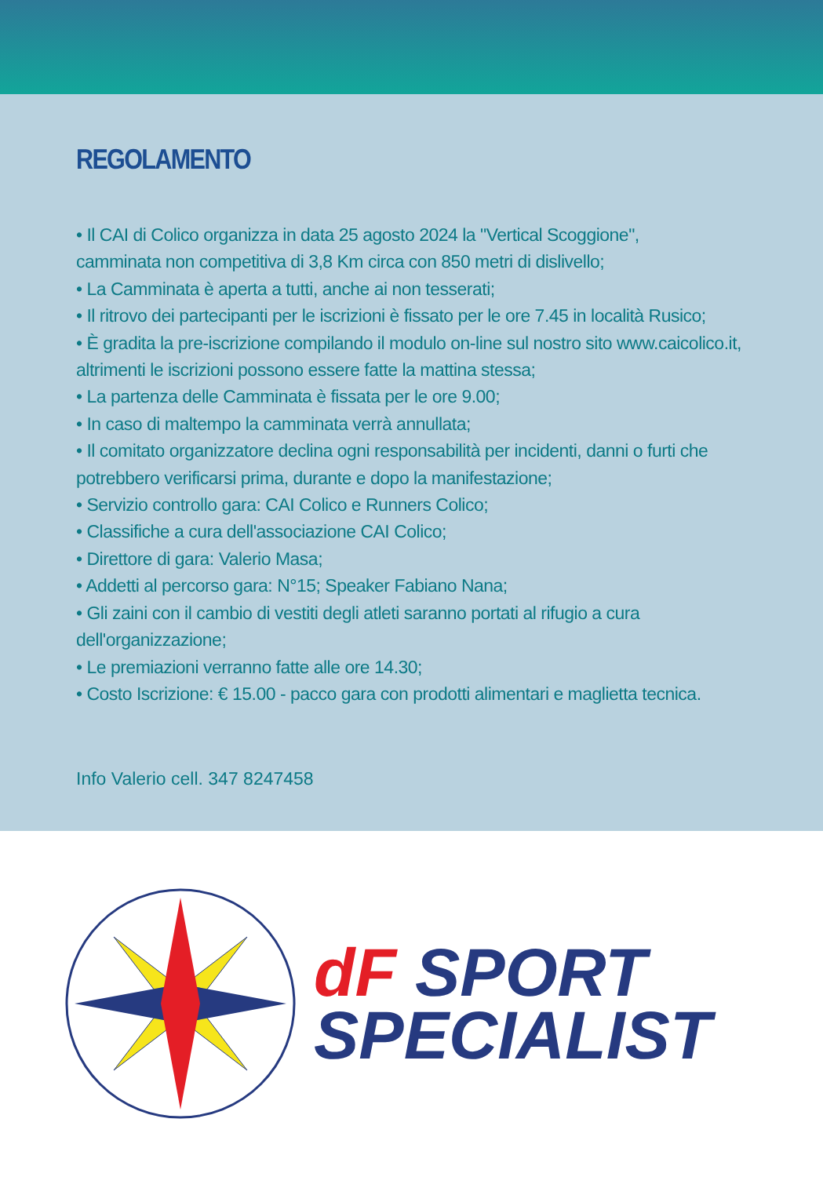REGOLAMENTO
• Il CAI di Colico organizza in data 25 agosto 2024 la "Vertical Scoggione",
camminata non competitiva di 3,8 Km circa con 850 metri di dislivello;
• La Camminata è aperta a tutti, anche ai non tesserati;
• Il ritrovo dei partecipanti per le iscrizioni è fissato per le ore 7.45 in località Rusico;
• È gradita la pre-iscrizione compilando il modulo on-line sul nostro sito www.caicolico.it, altrimenti le iscrizioni possono essere fatte la mattina stessa;
• La partenza delle Camminata è fissata per le ore 9.00;
• In caso di maltempo la camminata verrà annullata;
• Il comitato organizzatore declina ogni responsabilità per incidenti, danni o furti che potrebbero verificarsi prima, durante e dopo la manifestazione;
• Servizio controllo gara: CAI Colico e Runners Colico;
• Classifiche a cura dell'associazione CAI Colico;
• Direttore di gara: Valerio Masa;
• Addetti al percorso gara: N°15; Speaker Fabiano Nana;
• Gli zaini con il cambio di vestiti degli atleti saranno portati al rifugio a cura dell'organizzazione;
• Le premiazioni verranno fatte alle ore 14.30;
• Costo Iscrizione: € 15.00 - pacco gara con prodotti alimentari e maglietta tecnica.
Info Valerio cell. 347 8247458
dF SPORT
SPECIALIST